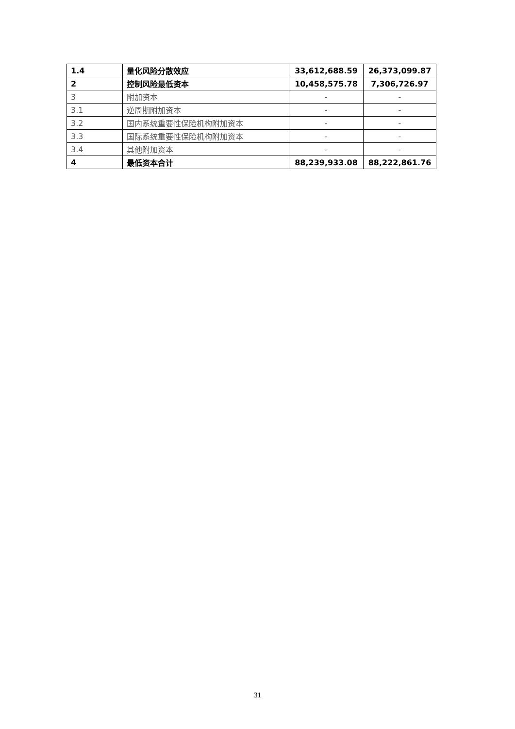| 1.4 | 量化风险分散效应 | 33,612,688.59 | 26,373,099.87 |
| 2 | 控制风险最低资本 | 10,458,575.78 | 7,306,726.97 |
| 3 | 附加资本 | - | - |
| 3.1 | 逆周期附加资本 | - | - |
| 3.2 | 国内系统重要性保险机构附加资本 | - | - |
| 3.3 | 国际系统重要性保险机构附加资本 | - | - |
| 3.4 | 其他附加资本 | - | - |
| 4 | 最低资本合计 | 88,239,933.08 | 88,222,861.76 |
31